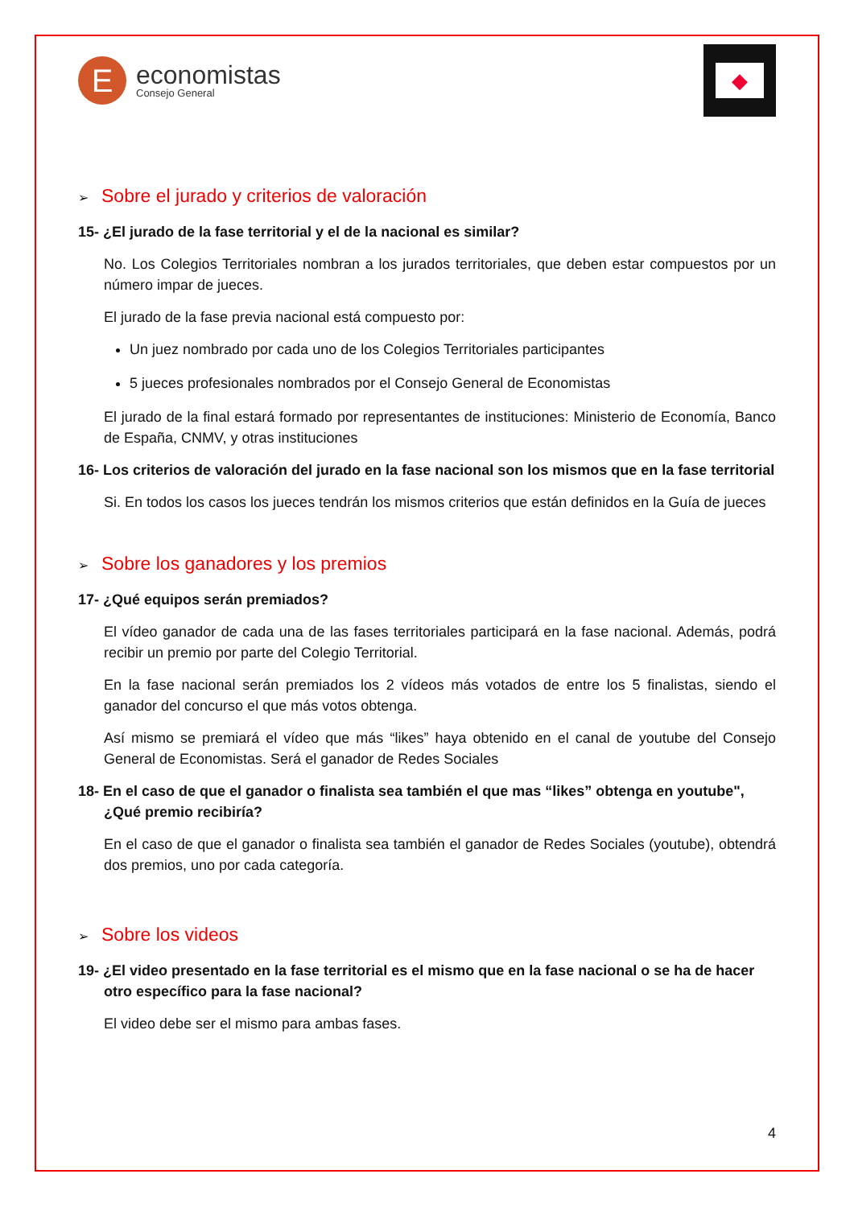E
economistas
Consejo General
◆
➢ Sobre el jurado y criterios de valoración
15- ¿El jurado de la fase territorial y el de la nacional es similar?
No. Los Colegios Territoriales nombran a los jurados territoriales, que deben estar compuestos por un número impar de jueces.
El jurado de la fase previa nacional está compuesto por:
Un juez nombrado por cada uno de los Colegios Territoriales participantes
5 jueces profesionales nombrados por el Consejo General de Economistas
El jurado de la final estará formado por representantes de instituciones: Ministerio de Economía, Banco de España, CNMV, y otras instituciones
16- Los criterios de valoración del jurado en la fase nacional son los mismos que en la fase territorial
Si. En todos los casos los jueces tendrán los mismos criterios que están definidos en la Guía de jueces
➢ Sobre los ganadores y los premios
17- ¿Qué equipos serán premiados?
El vídeo ganador de cada una de las fases territoriales participará en la fase nacional. Además, podrá recibir un premio por parte del Colegio Territorial.
En la fase nacional serán premiados los 2 vídeos más votados de entre los 5 finalistas, siendo el ganador del concurso el que más votos obtenga.
Así mismo se premiará el vídeo que más “likes” haya obtenido en el canal de youtube del Consejo General de Economistas. Será el ganador de Redes Sociales
18- En el caso de que el ganador o finalista sea también el que mas “likes” obtenga en youtube", ¿Qué premio recibiría?
En el caso de que el ganador o finalista sea también el ganador de Redes Sociales (youtube), obtendrá dos premios, uno por cada categoría.
➢ Sobre los videos
19- ¿El video presentado en la fase territorial es el mismo que en la fase nacional o se ha de hacer otro específico para la fase nacional?
El video debe ser el mismo para ambas fases.
4